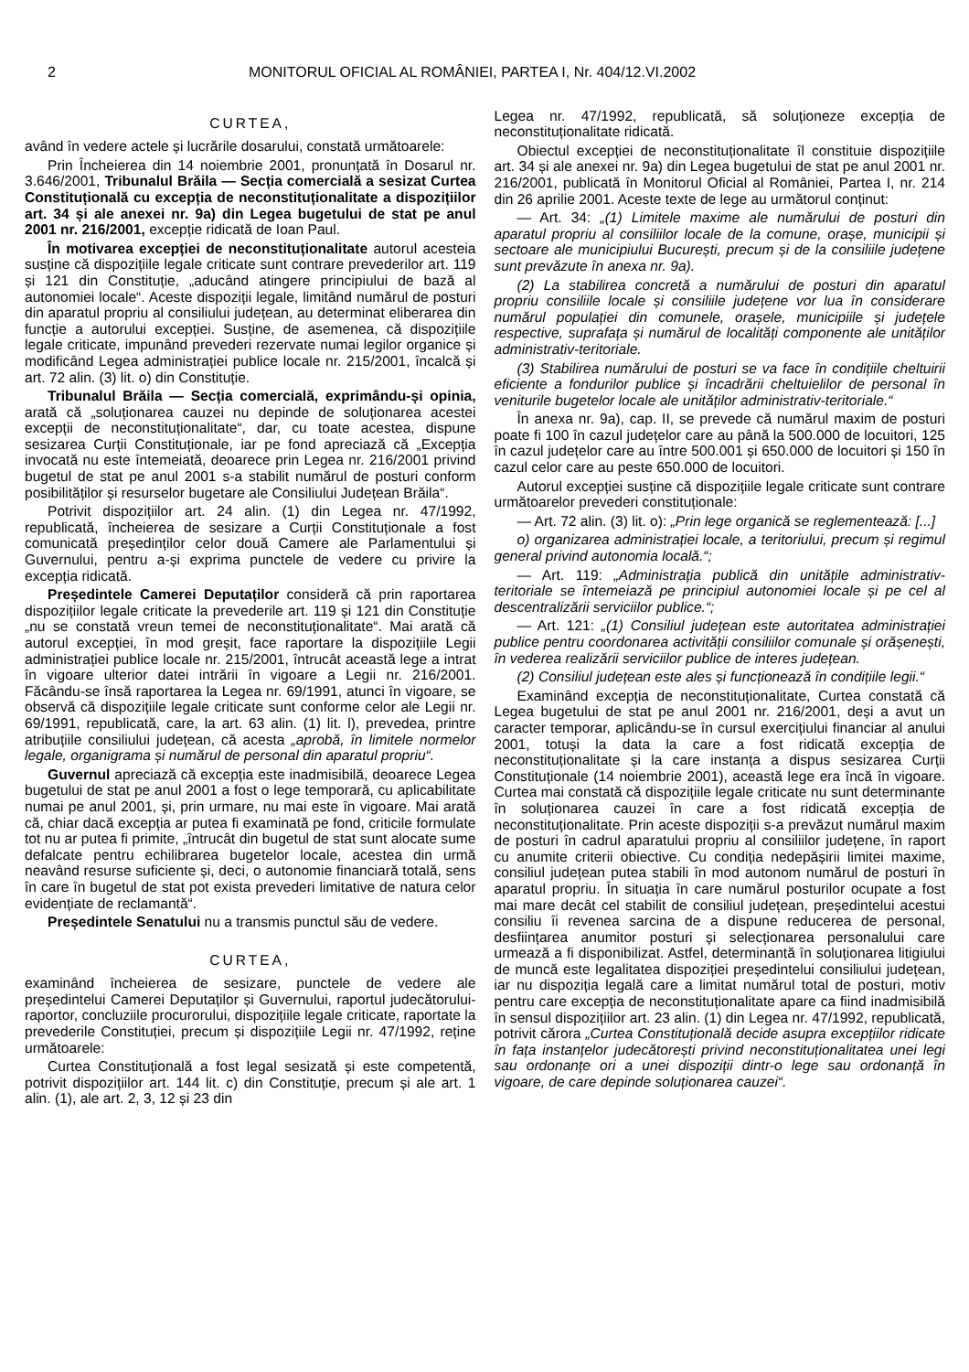2 MONITORUL OFICIAL AL ROMÂNIEI, PARTEA I, Nr. 404/12.VI.2002
CURTEA,
având în vedere actele și lucrările dosarului, constată următoarele:
Prin Încheierea din 14 noiembrie 2001, pronunțată în Dosarul nr. 3.646/2001, Tribunalul Brăila — Secția comercială a sesizat Curtea Constituțională cu excepția de neconstituționalitate a dispozițiilor art. 34 și ale anexei nr. 9a) din Legea bugetului de stat pe anul 2001 nr. 216/2001, excepție ridicată de Ioan Paul.
În motivarea excepției de neconstituționalitate autorul acesteia susține că dispozițiile legale criticate sunt contrare prevederilor art. 119 și 121 din Constituție, „aducând atingere principiului de bază al autonomiei locale“. Aceste dispoziții legale, limitând numărul de posturi din aparatul propriu al consiliului județean, au determinat eliberarea din funcție a autorului excepției. Susține, de asemenea, că dispozițiile legale criticate, impunând prevederi rezervate numai legilor organice și modificând Legea administrației publice locale nr. 215/2001, încalcă și art. 72 alin. (3) lit. o) din Constituție.
Tribunalul Brăila — Secția comercială, exprimându-și opinia, arată că „soluționarea cauzei nu depinde de soluționarea acestei excepții de neconstituționalitate“, dar, cu toate acestea, dispune sesizarea Curții Constituționale, iar pe fond apreciază că „Excepția invocată nu este întemeiată, deoarece prin Legea nr. 216/2001 privind bugetul de stat pe anul 2001 s-a stabilit numărul de posturi conform posibilităților și resurselor bugetare ale Consiliului Județean Brăila“.
Potrivit dispozițiilor art. 24 alin. (1) din Legea nr. 47/1992, republicată, încheierea de sesizare a Curții Constituționale a fost comunicată președinților celor două Camere ale Parlamentului și Guvernului, pentru a-și exprima punctele de vedere cu privire la excepția ridicată.
Președintele Camerei Deputaților consideră că prin raportarea dispozițiilor legale criticate la prevederile art. 119 și 121 din Constituție „nu se constată vreun temei de neconstituționalitate“. Mai arată că autorul excepției, în mod greșit, face raportare la dispozițiile Legii administrației publice locale nr. 215/2001, întrucât această lege a intrat în vigoare ulterior datei intrării în vigoare a Legii nr. 216/2001. Făcându-se însă raportarea la Legea nr. 69/1991, atunci în vigoare, se observă că dispozițiile legale criticate sunt conforme celor ale Legii nr. 69/1991, republicată, care, la art. 63 alin. (1) lit. l), prevedea, printre atribuțiile consiliului județean, că acesta „aprobă, în limitele normelor legale, organigrama și numărul de personal din aparatul propriu“.
Guvernul apreciază că excepția este inadmisibilă, deoarece Legea bugetului de stat pe anul 2001 a fost o lege temporară, cu aplicabilitate numai pe anul 2001, și, prin urmare, nu mai este în vigoare. Mai arată că, chiar dacă excepția ar putea fi examinată pe fond, criticile formulate tot nu ar putea fi primite, „întrucât din bugetul de stat sunt alocate sume defalcate pentru echilibrarea bugetelor locale, acestea din urmă neavând resurse suficiente și, deci, o autonomie financiară totală, sens în care în bugetul de stat pot exista prevederi limitative de natura celor evidențiate de reclamantă“.
Președintele Senatului nu a transmis punctul său de vedere.
CURTEA,
examinând încheierea de sesizare, punctele de vedere ale președintelui Camerei Deputaților și Guvernului, raportul judecătorului-raportor, concluziile procurorului, dispozițiile legale criticate, raportate la prevederile Constituției, precum și dispozițiile Legii nr. 47/1992, reține următoarele:
Curtea Constituțională a fost legal sesizată și este competentă, potrivit dispozițiilor art. 144 lit. c) din Constituție, precum și ale art. 1 alin. (1), ale art. 2, 3, 12 și 23 din
Legea nr. 47/1992, republicată, să soluționeze excepția de neconstituționalitate ridicată.
Obiectul excepției de neconstituționalitate îl constituie dispozițiile art. 34 și ale anexei nr. 9a) din Legea bugetului de stat pe anul 2001 nr. 216/2001, publicată în Monitorul Oficial al României, Partea I, nr. 214 din 26 aprilie 2001. Aceste texte de lege au următorul conținut:
— Art. 34: „(1) Limitele maxime ale numărului de posturi din aparatul propriu al consiliilor locale de la comune, orașe, municipii și sectoare ale municipiului București, precum și de la consiliile județene sunt prevăzute în anexa nr. 9a).
(2) La stabilirea concretă a numărului de posturi din aparatul propriu consiliile locale și consiliile județene vor lua în considerare numărul populației din comunele, orașele, municipiile și județele respective, suprafața și numărul de localități componente ale unităților administrativ-teritoriale.
(3) Stabilirea numărului de posturi se va face în condițiile cheltuirii eficiente a fondurilor publice și încadrării cheltuielilor de personal în veniturile bugetelor locale ale unităților administrativ-teritoriale.“
În anexa nr. 9a), cap. II, se prevede că numărul maxim de posturi poate fi 100 în cazul județelor care au până la 500.000 de locuitori, 125 în cazul județelor care au între 500.001 și 650.000 de locuitori și 150 în cazul celor care au peste 650.000 de locuitori.
Autorul excepției susține că dispozițiile legale criticate sunt contrare următoarelor prevederi constituționale:
— Art. 72 alin. (3) lit. o): „Prin lege organică se reglementează: [...]
o) organizarea administrației locale, a teritoriului, precum și regimul general privind autonomia locală.“;
— Art. 119: „Administrația publică din unitățile administrativ-teritoriale se întemeiază pe principiul autonomiei locale și pe cel al descentralizării serviciilor publice.“;
— Art. 121: „(1) Consiliul județean este autoritatea administrației publice pentru coordonarea activității consiliilor comunale și orășenești, în vederea realizării serviciilor publice de interes județean.
(2) Consiliul județean este ales și funcționează în condițiile legii.“
Examinând excepția de neconstituționalitate, Curtea constată că Legea bugetului de stat pe anul 2001 nr. 216/2001, deși a avut un caracter temporar, aplicându-se în cursul exercițiului financiar al anului 2001, totuși la data la care a fost ridicată excepția de neconstituționalitate și la care instanța a dispus sesizarea Curții Constituționale (14 noiembrie 2001), această lege era încă în vigoare. Curtea mai constată că dispozițiile legale criticate nu sunt determinante în soluționarea cauzei în care a fost ridicată excepția de neconstituționalitate. Prin aceste dispoziții s-a prevăzut numărul maxim de posturi în cadrul aparatului propriu al consiliilor județene, în raport cu anumite criterii obiective. Cu condiția nedepășirii limitei maxime, consiliul județean putea stabili în mod autonom numărul de posturi în aparatul propriu. În situația în care numărul posturilor ocupate a fost mai mare decât cel stabilit de consiliul județean, președintelui acestui consiliu îi revenea sarcina de a dispune reducerea de personal, desființarea anumitor posturi și selecționarea personalului care urmează a fi disponibilizat. Astfel, determinantă în soluționarea litigiului de muncă este legalitatea dispoziției președintelui consiliului județean, iar nu dispoziția legală care a limitat numărul total de posturi, motiv pentru care excepția de neconstituționalitate apare ca fiind inadmisibilă în sensul dispozițiilor art. 23 alin. (1) din Legea nr. 47/1992, republicată, potrivit cărora „Curtea Constituțională decide asupra excepțiilor ridicate în fața instanțelor judecătorești privind neconstituționalitatea unei legi sau ordonanțe ori a unei dispoziții dintr-o lege sau ordonanță în vigoare, de care depinde soluționarea cauzei“.